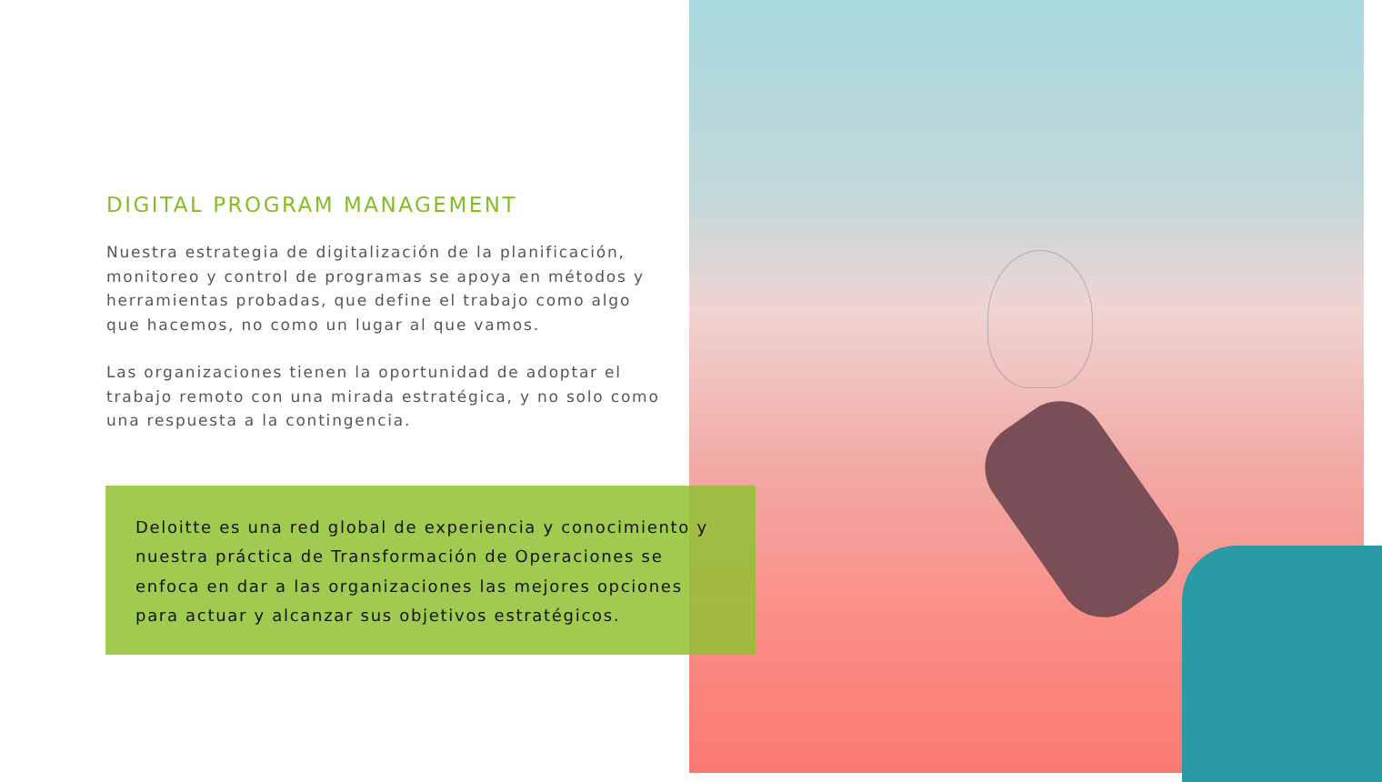DIGITAL PROGRAM MANAGEMENT
Nuestra estrategia de digitalización de la planificación, monitoreo y control de programas se apoya en métodos y herramientas probadas, que define el trabajo como algo que hacemos, no como un lugar al que vamos.
Las organizaciones tienen la oportunidad de adoptar el trabajo remoto con una mirada estratégica, y no solo como una respuesta a la contingencia.
Deloitte es una red global de experiencia y conocimiento y nuestra práctica de Transformación de Operaciones se enfoca en dar a las organizaciones las mejores opciones para actuar y alcanzar sus objetivos estratégicos.